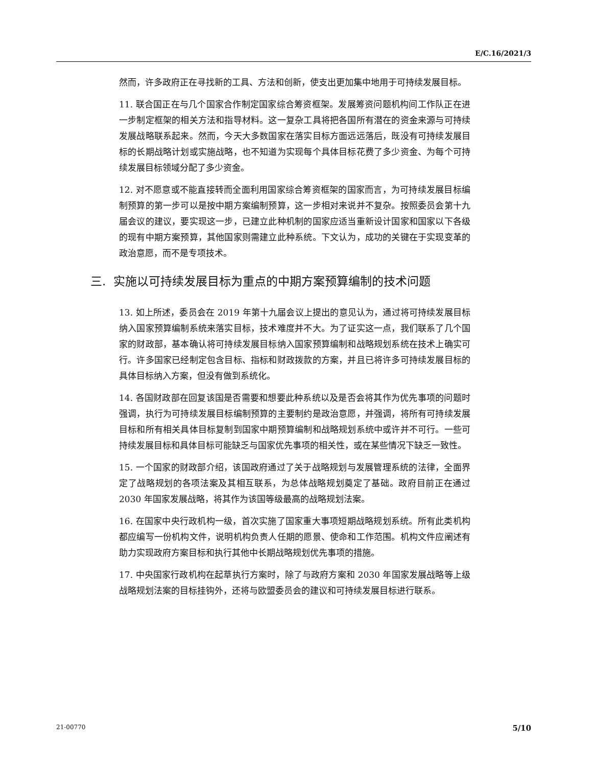E/C.16/2021/3
然而，许多政府正在寻找新的工具、方法和创新，使支出更加集中地用于可持续发展目标。
11. 联合国正在与几个国家合作制定国家综合筹资框架。发展筹资问题机构间工作队正在进一步制定框架的相关方法和指导材料。这一复杂工具将把各国所有潜在的资金来源与可持续发展战略联系起来。然而，今天大多数国家在落实目标方面远远落后，既没有可持续发展目标的长期战略计划或实施战略，也不知道为实现每个具体目标花费了多少资金、为每个可持续发展目标领域分配了多少资金。
12. 对不愿意或不能直接转而全面利用国家综合筹资框架的国家而言，为可持续发展目标编制预算的第一步可以是按中期方案编制预算，这一步相对来说并不复杂。按照委员会第十九届会议的建议，要实现这一步，已建立此种机制的国家应适当重新设计国家和国家以下各级的现有中期方案预算，其他国家则需建立此种系统。下文认为，成功的关键在于实现变革的政治意愿，而不是专项技术。
三. 实施以可持续发展目标为重点的中期方案预算编制的技术问题
13. 如上所述，委员会在 2019 年第十九届会议上提出的意见认为，通过将可持续发展目标纳入国家预算编制系统来落实目标，技术难度并不大。为了证实这一点，我们联系了几个国家的财政部，基本确认将可持续发展目标纳入国家预算编制和战略规划系统在技术上确实可行。许多国家已经制定包含目标、指标和财政拨款的方案，并且已将许多可持续发展目标的具体目标纳入方案，但没有做到系统化。
14. 各国财政部在回复该国是否需要和想要此种系统以及是否会将其作为优先事项的问题时强调，执行为可持续发展目标编制预算的主要制约是政治意愿，并强调，将所有可持续发展目标和所有相关具体目标复制到国家中期预算编制和战略规划系统中或许并不可行。一些可持续发展目标和具体目标可能缺乏与国家优先事项的相关性，或在某些情况下缺乏一致性。
15. 一个国家的财政部介绍，该国政府通过了关于战略规划与发展管理系统的法律，全面界定了战略规划的各项法案及其相互联系，为总体战略规划奠定了基础。政府目前正在通过 2030 年国家发展战略，将其作为该国等级最高的战略规划法案。
16. 在国家中央行政机构一级，首次实施了国家重大事项短期战略规划系统。所有此类机构都应编写一份机构文件，说明机构负责人任期的愿景、使命和工作范围。机构文件应阐述有助力实现政府方案目标和执行其他中长期战略规划优先事项的措施。
17. 中央国家行政机构在起草执行方案时，除了与政府方案和 2030 年国家发展战略等上级战略规划法案的目标挂钩外，还将与欧盟委员会的建议和可持续发展目标进行联系。
21-00770 5/10